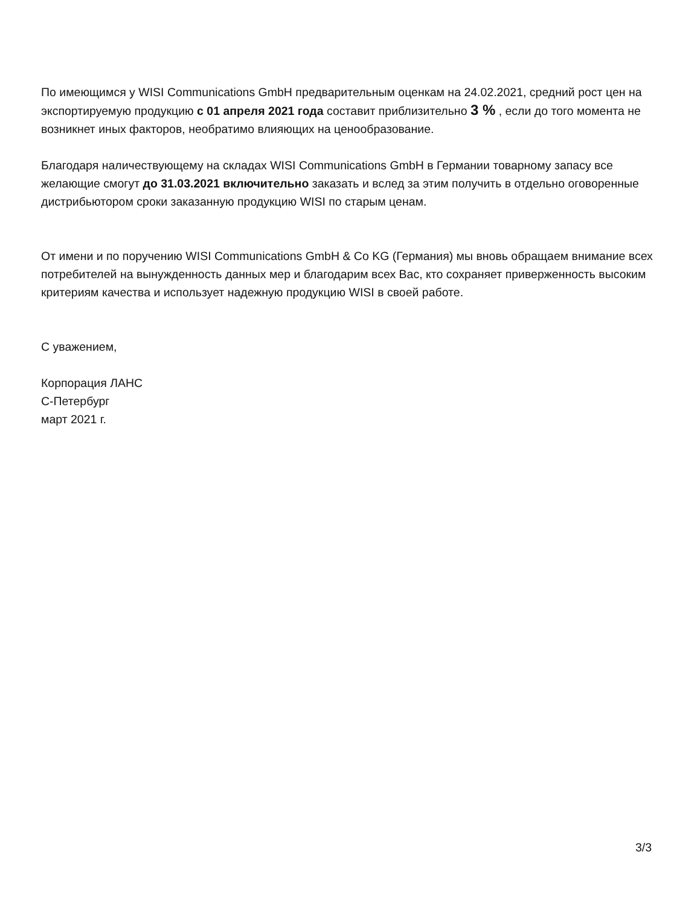По имеющимся у WISI Communications GmbH предварительным оценкам на 24.02.2021, средний рост цен на экспортируемую продукцию с 01 апреля 2021 года составит приблизительно 3 % , если до того момента не возникнет иных факторов, необратимо влияющих на ценообразование.
Благодаря наличествующему на складах WISI Communications GmbH в Германии товарному запасу все желающие смогут до 31.03.2021 включительно заказать и вслед за этим получить в отдельно оговоренные дистрибьютором сроки заказанную продукцию WISI по старым ценам.
От имени и по поручению WISI Communications GmbH & Co KG (Германия) мы вновь обращаем внимание всех потребителей на вынужденность данных мер и благодарим всех Вас, кто сохраняет приверженность высоким критериям качества и использует надежную продукцию WISI в своей работе.
С уважением,
Корпорация ЛАНС
С-Петербург
март 2021 г.
3/3